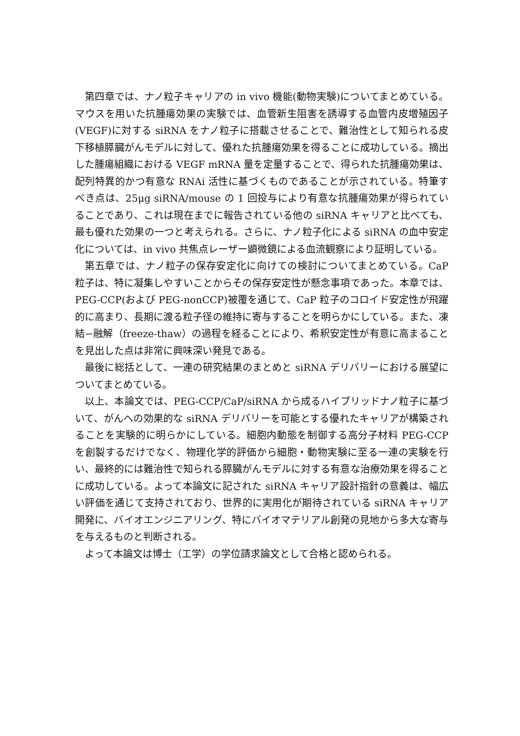第四章では、ナノ粒子キャリアの in vivo 機能(動物実験)についてまとめている。マウスを用いた抗腫瘍効果の実験では、血管新生阻害を誘導する血管内皮増殖因子(VEGF)に対する siRNA をナノ粒子に搭載させることで、難治性として知られる皮下移植膵臓がんモデルに対して、優れた抗腫瘍効果を得ることに成功している。摘出した腫瘍組織における VEGF mRNA 量を定量することで、得られた抗腫瘍効果は、配列特異的かつ有意な RNAi 活性に基づくものであることが示されている。特筆すべき点は、25μg siRNA/mouse の 1 回投与により有意な抗腫瘍効果が得られていることであり、これは現在までに報告されている他の siRNA キャリアと比べても、最も優れた効果の一つと考えられる。さらに、ナノ粒子化による siRNA の血中安定化については、in vivo 共焦点レーザー顕微鏡による血流観察により証明している。
第五章では、ナノ粒子の保存安定化に向けての検討についてまとめている。CaP 粒子は、特に凝集しやすいことからその保存安定性が懸念事項であった。本章では、PEG-CCP(および PEG-nonCCP)被覆を通じて、CaP 粒子のコロイド安定性が飛躍的に高まり、長期に渡る粒子径の維持に寄与することを明らかにしている。また、凍結−融解（freeze-thaw）の過程を経ることにより、希釈安定性が有意に高まることを見出した点は非常に興味深い発見である。
最後に総括として、一連の研究結果のまとめと siRNA デリバリーにおける展望についてまとめている。
以上、本論文では、PEG-CCP/CaP/siRNA から成るハイブリッドナノ粒子に基づいて、がんへの効果的な siRNA デリバリーを可能とする優れたキャリアが構築されることを実験的に明らかにしている。細胞内動態を制御する高分子材料 PEG-CCP を創製するだけでなく、物理化学的評価から細胞・動物実験に至る一連の実験を行い、最終的には難治性で知られる膵臓がんモデルに対する有意な治療効果を得ることに成功している。よって本論文に記された siRNA キャリア設計指針の意義は、幅広い評価を通じて支持されており、世界的に実用化が期待されている siRNA キャリア開発に、バイオエンジニアリング、特にバイオマテリアル創発の見地から多大な寄与を与えるものと判断される。
よって本論文は博士（工学）の学位請求論文として合格と認められる。